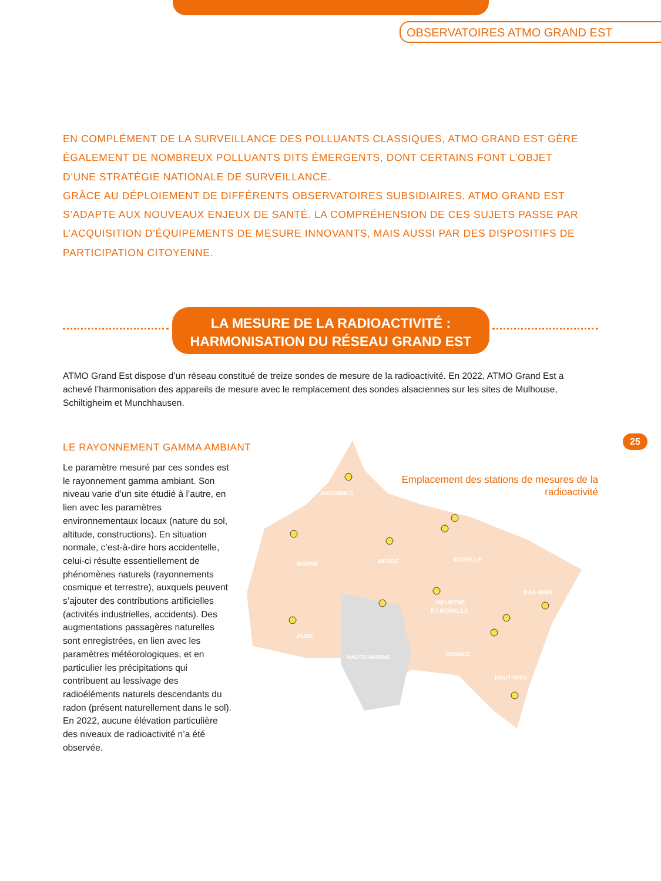OBSERVATOIRES ATMO GRAND EST
EN COMPLÉMENT DE LA SURVEILLANCE DES POLLUANTS CLASSIQUES, ATMO GRAND EST GÈRE ÉGALEMENT DE NOMBREUX POLLUANTS DITS ÉMERGENTS, DONT CERTAINS FONT L’OBJET D’UNE STRATÉGIE NATIONALE DE SURVEILLANCE.
GRÂCE AU DÉPLOIEMENT DE DIFFÉRENTS OBSERVATOIRES SUBSIDIAIRES, ATMO GRAND EST S’ADAPTE AUX NOUVEAUX ENJEUX DE SANTÉ. LA COMPRÉHENSION DE CES SUJETS PASSE PAR L’ACQUISITION D’ÉQUIPEMENTS DE MESURE INNOVANTS, MAIS AUSSI PAR DES DISPOSITIFS DE PARTICIPATION CITOYENNE.
LA MESURE DE LA RADIOACTIVITÉ :
HARMONISATION DU RÉSEAU GRAND EST
ATMO Grand Est dispose d’un réseau constitué de treize sondes de mesure de la radioactivité. En 2022, ATMO Grand Est a achevé l’harmonisation des appareils de mesure avec le remplacement des sondes alsaciennes sur les sites de Mulhouse, Schiltigheim et Munchhausen.
LE RAYONNEMENT GAMMA AMBIANT
Le paramètre mesuré par ces sondes est le rayonnement gamma ambiant. Son niveau varie d’un site étudié à l’autre, en lien avec les paramètres environnementaux locaux (nature du sol, altitude, constructions). En situation normale, c’est-à-dire hors accidentelle, celui-ci résulte essentiellement de phénomènes naturels (rayonnements cosmique et terrestre), auxquels peuvent s’ajouter des contributions artificielles (activités industrielles, accidents). Des augmentations passagères naturelles sont enregistrées, en lien avec les paramètres météorologiques, et en particulier les précipitations qui contribuent au lessivage des radioéléments naturels descendants du radon (présent naturellement dans le sol). En 2022, aucune élévation particulière des niveaux de radioactivité n’a été observée.
ARDENNES
MARNE
MEUSE
MOSELLE
BAS-RHIN
MEURTHE
ET-MOSELLE
AUBE
HAUTE-MARNE
VOSGES
HAUT-RHIN
Emplacement des stations de mesures de la radioactivité
25